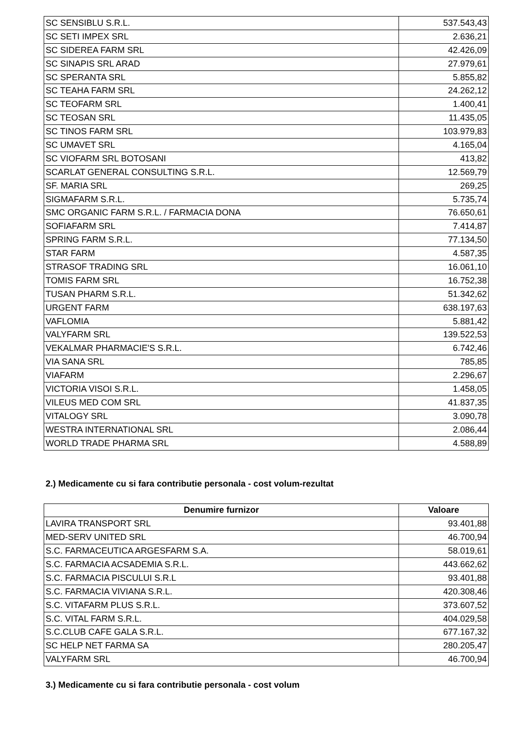| SC SENSIBLU S.R.L. | 537.543,43 |
| SC SETI IMPEX SRL | 2.636,21 |
| SC SIDEREA FARM SRL | 42.426,09 |
| SC SINAPIS SRL ARAD | 27.979,61 |
| SC SPERANTA SRL | 5.855,82 |
| SC TEAHA FARM SRL | 24.262,12 |
| SC TEOFARM SRL | 1.400,41 |
| SC TEOSAN SRL | 11.435,05 |
| SC TINOS FARM SRL | 103.979,83 |
| SC UMAVET SRL | 4.165,04 |
| SC VIOFARM SRL BOTOSANI | 413,82 |
| SCARLAT GENERAL CONSULTING S.R.L. | 12.569,79 |
| SF. MARIA SRL | 269,25 |
| SIGMAFARM S.R.L. | 5.735,74 |
| SMC ORGANIC FARM S.R.L. / FARMACIA DONA | 76.650,61 |
| SOFIAFARM SRL | 7.414,87 |
| SPRING FARM S.R.L. | 77.134,50 |
| STAR FARM | 4.587,35 |
| STRASOF TRADING SRL | 16.061,10 |
| TOMIS FARM SRL | 16.752,38 |
| TUSAN PHARM S.R.L. | 51.342,62 |
| URGENT FARM | 638.197,63 |
| VAFLOMIA | 5.881,42 |
| VALYFARM SRL | 139.522,53 |
| VEKALMAR PHARMACIE'S S.R.L. | 6.742,46 |
| VIA SANA SRL | 785,85 |
| VIAFARM | 2.296,67 |
| VICTORIA VISOI S.R.L. | 1.458,05 |
| VILEUS MED COM SRL | 41.837,35 |
| VITALOGY SRL | 3.090,78 |
| WESTRA INTERNATIONAL SRL | 2.086,44 |
| WORLD TRADE PHARMA SRL | 4.588,89 |
2.) Medicamente cu si fara contributie personala - cost volum-rezultat
| Denumire furnizor | Valoare |
| --- | --- |
| LAVIRA TRANSPORT SRL | 93.401,88 |
| MED-SERV UNITED SRL | 46.700,94 |
| S.C. FARMACEUTICA ARGESFARM S.A. | 58.019,61 |
| S.C. FARMACIA ACSADEMIA S.R.L. | 443.662,62 |
| S.C. FARMACIA PISCULUI S.R.L | 93.401,88 |
| S.C. FARMACIA VIVIANA S.R.L. | 420.308,46 |
| S.C. VITAFARM PLUS S.R.L. | 373.607,52 |
| S.C. VITAL FARM S.R.L. | 404.029,58 |
| S.C.CLUB CAFE GALA S.R.L. | 677.167,32 |
| SC HELP NET FARMA SA | 280.205,47 |
| VALYFARM SRL | 46.700,94 |
3.) Medicamente cu si fara contributie personala - cost volum